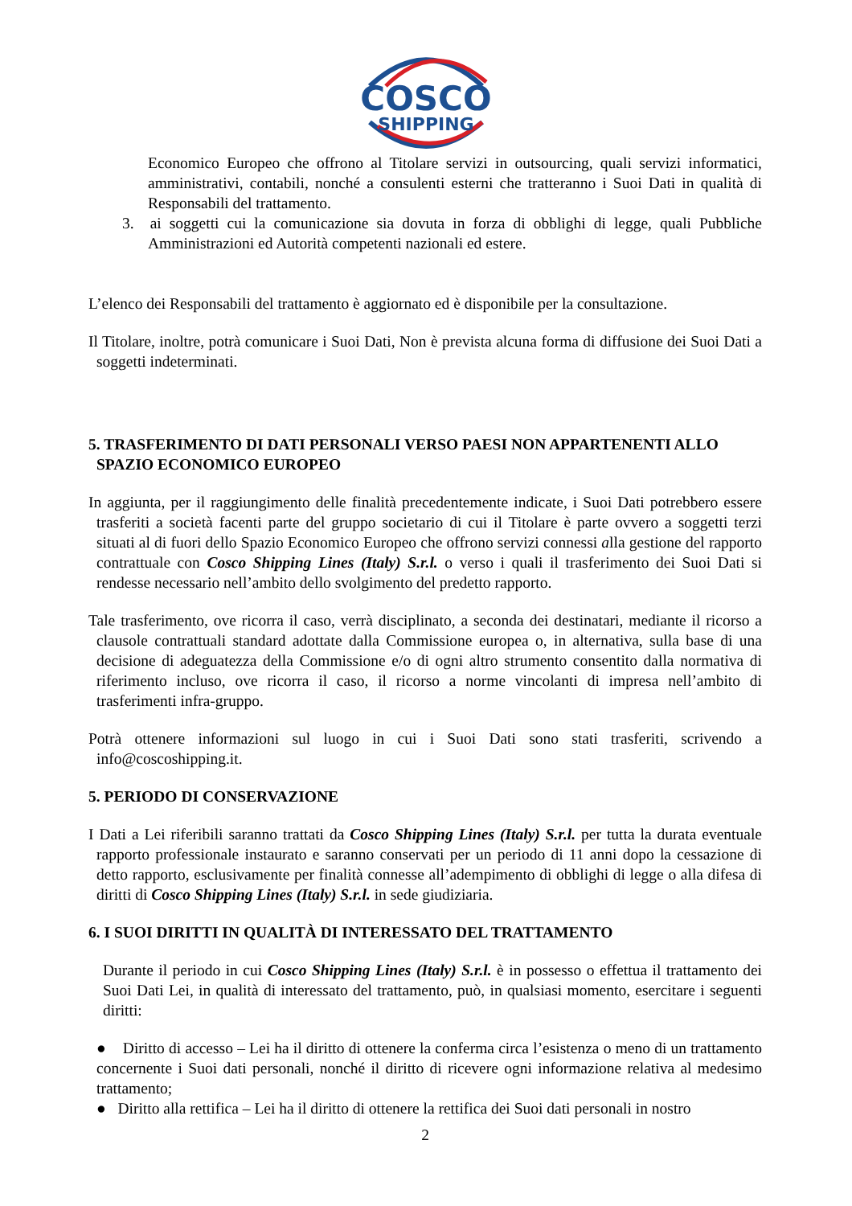COSCO
SHIPPING
Economico Europeo che offrono al Titolare servizi in outsourcing, quali servizi informatici, amministrativi, contabili, nonché a consulenti esterni che tratteranno i Suoi Dati in qualità di Responsabili del trattamento.
3. ai soggetti cui la comunicazione sia dovuta in forza di obblighi di legge, quali Pubbliche Amministrazioni ed Autorità competenti nazionali ed estere.
L’elenco dei Responsabili del trattamento è aggiornato ed è disponibile per la consultazione.
Il Titolare, inoltre, potrà comunicare i Suoi Dati, Non è prevista alcuna forma di diffusione dei Suoi Dati a soggetti indeterminati.
5. TRASFERIMENTO DI DATI PERSONALI VERSO PAESI NON APPARTENENTI ALLO SPAZIO ECONOMICO EUROPEO
In aggiunta, per il raggiungimento delle finalità precedentemente indicate, i Suoi Dati potrebbero essere trasferiti a società facenti parte del gruppo societario di cui il Titolare è parte ovvero a soggetti terzi situati al di fuori dello Spazio Economico Europeo che offrono servizi connessi alla gestione del rapporto contrattuale con Cosco Shipping Lines (Italy) S.r.l. o verso i quali il trasferimento dei Suoi Dati si rendesse necessario nell’ambito dello svolgimento del predetto rapporto.
Tale trasferimento, ove ricorra il caso, verrà disciplinato, a seconda dei destinatari, mediante il ricorso a clausole contrattuali standard adottate dalla Commissione europea o, in alternativa, sulla base di una decisione di adeguatezza della Commissione e/o di ogni altro strumento consentito dalla normativa di riferimento incluso, ove ricorra il caso, il ricorso a norme vincolanti di impresa nell’ambito di trasferimenti infra-gruppo.
Potrà ottenere informazioni sul luogo in cui i Suoi Dati sono stati trasferiti, scrivendo a info@coscoshipping.it.
5. PERIODO DI CONSERVAZIONE
I Dati a Lei riferibili saranno trattati da Cosco Shipping Lines (Italy) S.r.l. per tutta la durata eventuale rapporto professionale instaurato e saranno conservati per un periodo di 11 anni dopo la cessazione di detto rapporto, esclusivamente per finalità connesse all’adempimento di obblighi di legge o alla difesa di diritti di Cosco Shipping Lines (Italy) S.r.l. in sede giudiziaria.
6. I SUOI DIRITTI IN QUALITÀ DI INTERESSATO DEL TRATTAMENTO
Durante il periodo in cui Cosco Shipping Lines (Italy) S.r.l. è in possesso o effettua il trattamento dei Suoi Dati Lei, in qualità di interessato del trattamento, può, in qualsiasi momento, esercitare i seguenti diritti:
● Diritto di accesso – Lei ha il diritto di ottenere la conferma circa l’esistenza o meno di un trattamento concernente i Suoi dati personali, nonché il diritto di ricevere ogni informazione relativa al medesimo trattamento;
● Diritto alla rettifica – Lei ha il diritto di ottenere la rettifica dei Suoi dati personali in nostro
2